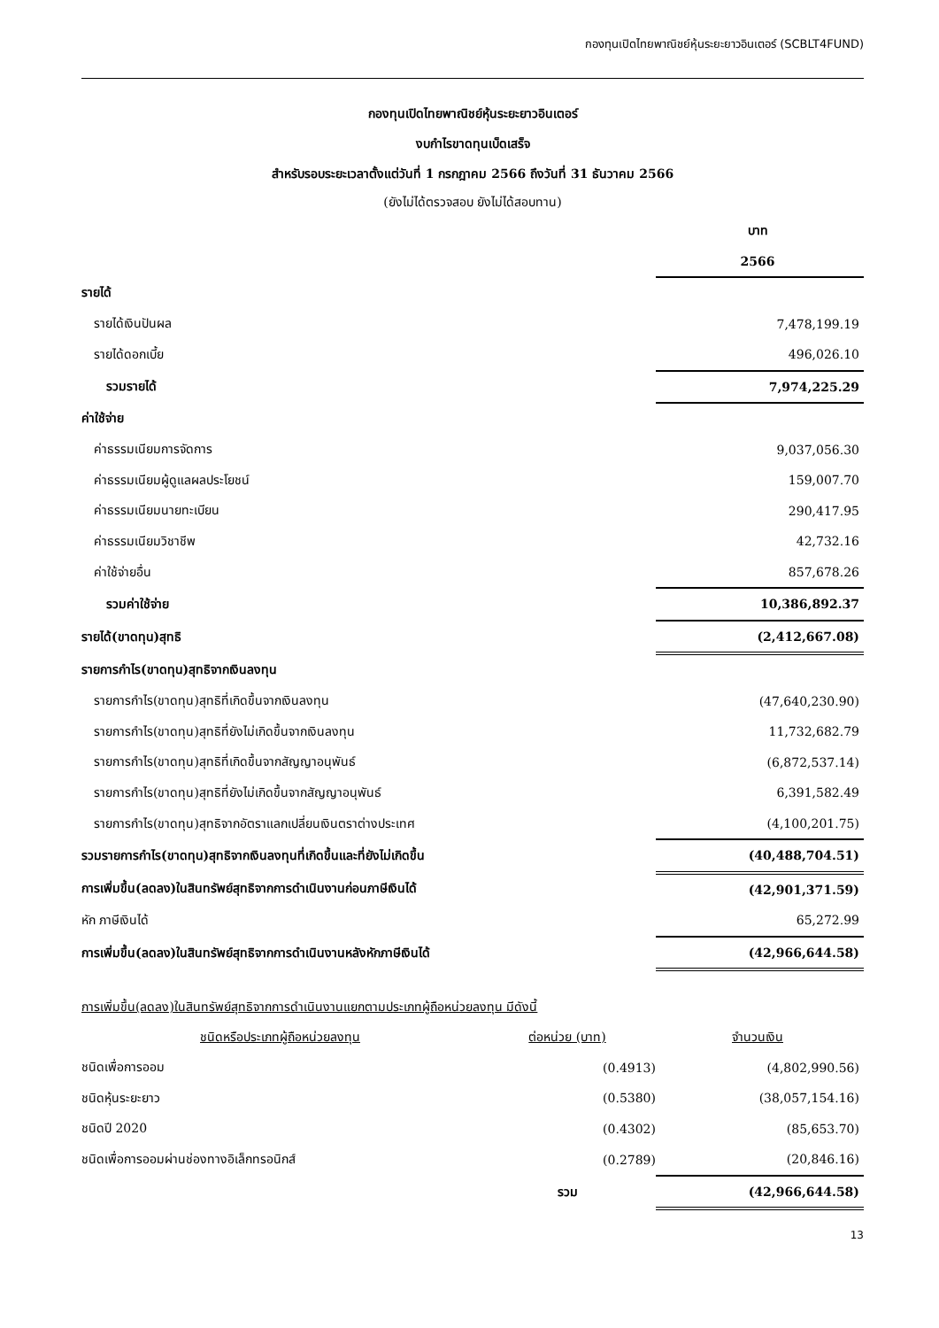กองทุนเปิดไทยพาณิชย์หุ้นระยะยาวอินเตอร์ (SCBLT4FUND)
กองทุนเปิดไทยพาณิชย์หุ้นระยะยาวอินเตอร์
งบกำไรขาดทุนเบ็ดเสร็จ
สำหรับรอบระยะเวลาตั้งแต่วันที่ 1 กรกฎาคม 2566 ถึงวันที่ 31 ธันวาคม 2566
(ยังไม่ได้ตรวจสอบ ยังไม่ได้สอบทาน)
| | บาท |
| | 2566 |
| รายได้ | |
| รายได้เงินปันผล | 7,478,199.19 |
| รายได้ดอกเบี้ย | 496,026.10 |
| รวมรายได้ | 7,974,225.29 |
| ค่าใช้จ่าย | |
| ค่าธรรมเนียมการจัดการ | 9,037,056.30 |
| ค่าธรรมเนียมผู้ดูแลผลประโยชน์ | 159,007.70 |
| ค่าธรรมเนียมนายทะเบียน | 290,417.95 |
| ค่าธรรมเนียมวิชาชีพ | 42,732.16 |
| ค่าใช้จ่ายอื่น | 857,678.26 |
| รวมค่าใช้จ่าย | 10,386,892.37 |
| รายได้(ขาดทุน)สุทธิ | (2,412,667.08) |
| รายการกำไร(ขาดทุน)สุทธิจากเงินลงทุน | |
| รายการกำไร(ขาดทุน)สุทธิที่เกิดขึ้นจากเงินลงทุน | (47,640,230.90) |
| รายการกำไร(ขาดทุน)สุทธิที่ยังไม่เกิดขึ้นจากเงินลงทุน | 11,732,682.79 |
| รายการกำไร(ขาดทุน)สุทธิที่เกิดขึ้นจากสัญญาอนุพันธ์ | (6,872,537.14) |
| รายการกำไร(ขาดทุน)สุทธิที่ยังไม่เกิดขึ้นจากสัญญาอนุพันธ์ | 6,391,582.49 |
| รายการกำไร(ขาดทุน)สุทธิจากอัตราแลกเปลี่ยนเงินตราต่างประเทศ | (4,100,201.75) |
| รวมรายการกำไร(ขาดทุน)สุทธิจากเงินลงทุนที่เกิดขึ้นและที่ยังไม่เกิดขึ้น | (40,488,704.51) |
| การเพิ่มขึ้น(ลดลง)ในสินทรัพย์สุทธิจากการดำเนินงานก่อนภาษีเงินได้ | (42,901,371.59) |
| หัก ภาษีเงินได้ | 65,272.99 |
| การเพิ่มขึ้น(ลดลง)ในสินทรัพย์สุทธิจากการดำเนินงานหลังหักภาษีเงินได้ | (42,966,644.58) |
การเพิ่มขึ้น(ลดลง)ในสินทรัพย์สุทธิจากการดำเนินงานแยกตามประเภทผู้ถือหน่วยลงทุน มีดังนี้
| ชนิดหรือประเภทผู้ถือหน่วยลงทุน | ต่อหน่วย (บาท) | จำนวนเงิน |
| ชนิดเพื่อการออม | (0.4913) | (4,802,990.56) |
| ชนิดหุ้นระยะยาว | (0.5380) | (38,057,154.16) |
| ชนิดปี 2020 | (0.4302) | (85,653.70) |
| ชนิดเพื่อการออมผ่านช่องทางอิเล็กทรอนิกส์ | (0.2789) | (20,846.16) |
| | รวม | (42,966,644.58) |
13